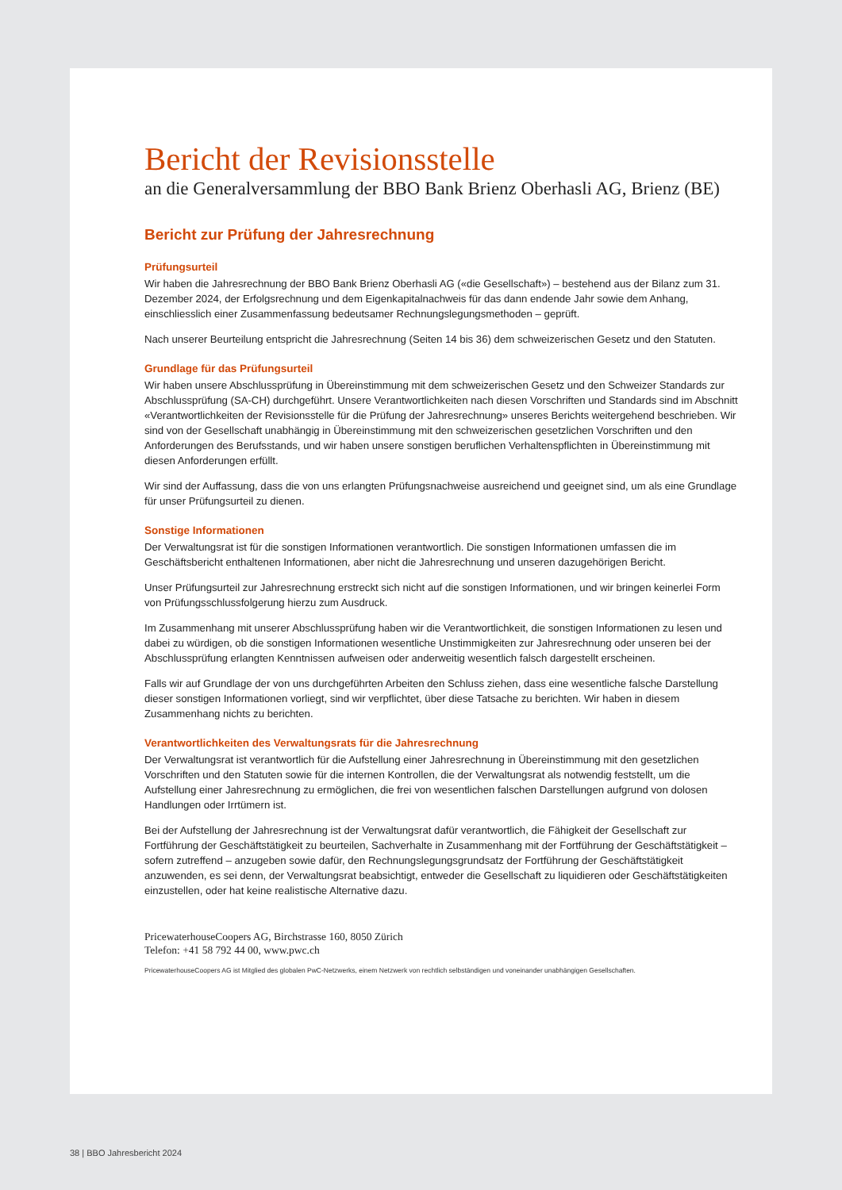Bericht der Revisionsstelle
an die Generalversammlung der BBO Bank Brienz Oberhasli AG, Brienz (BE)
Bericht zur Prüfung der Jahresrechnung
Prüfungsurteil
Wir haben die Jahresrechnung der BBO Bank Brienz Oberhasli AG («die Gesellschaft») – bestehend aus der Bilanz zum 31. Dezember 2024, der Erfolgsrechnung und dem Eigenkapitalnachweis für das dann endende Jahr sowie dem Anhang, einschliesslich einer Zusammenfassung bedeutsamer Rechnungslegungsmethoden – geprüft.
Nach unserer Beurteilung entspricht die Jahresrechnung (Seiten 14 bis 36) dem schweizerischen Gesetz und den Statuten.
Grundlage für das Prüfungsurteil
Wir haben unsere Abschlussprüfung in Übereinstimmung mit dem schweizerischen Gesetz und den Schweizer Standards zur Abschlussprüfung (SA-CH) durchgeführt. Unsere Verantwortlichkeiten nach diesen Vorschriften und Standards sind im Abschnitt «Verantwortlichkeiten der Revisionsstelle für die Prüfung der Jahresrechnung» unseres Berichts weitergehend beschrieben. Wir sind von der Gesellschaft unabhängig in Übereinstimmung mit den schweizerischen gesetzlichen Vorschriften und den Anforderungen des Berufsstands, und wir haben unsere sonstigen beruflichen Verhaltenspflichten in Übereinstimmung mit diesen Anforderungen erfüllt.
Wir sind der Auffassung, dass die von uns erlangten Prüfungsnachweise ausreichend und geeignet sind, um als eine Grundlage für unser Prüfungsurteil zu dienen.
Sonstige Informationen
Der Verwaltungsrat ist für die sonstigen Informationen verantwortlich. Die sonstigen Informationen umfassen die im Geschäftsbericht enthaltenen Informationen, aber nicht die Jahresrechnung und unseren dazugehörigen Bericht.
Unser Prüfungsurteil zur Jahresrechnung erstreckt sich nicht auf die sonstigen Informationen, und wir bringen keinerlei Form von Prüfungsschlussfolgerung hierzu zum Ausdruck.
Im Zusammenhang mit unserer Abschlussprüfung haben wir die Verantwortlichkeit, die sonstigen Informationen zu lesen und dabei zu würdigen, ob die sonstigen Informationen wesentliche Unstimmigkeiten zur Jahresrechnung oder unseren bei der Abschlussprüfung erlangten Kenntnissen aufweisen oder anderweitig wesentlich falsch dargestellt erscheinen.
Falls wir auf Grundlage der von uns durchgeführten Arbeiten den Schluss ziehen, dass eine wesentliche falsche Darstellung dieser sonstigen Informationen vorliegt, sind wir verpflichtet, über diese Tatsache zu berichten. Wir haben in diesem Zusammenhang nichts zu berichten.
Verantwortlichkeiten des Verwaltungsrats für die Jahresrechnung
Der Verwaltungsrat ist verantwortlich für die Aufstellung einer Jahresrechnung in Übereinstimmung mit den gesetzlichen Vorschriften und den Statuten sowie für die internen Kontrollen, die der Verwaltungsrat als notwendig feststellt, um die Aufstellung einer Jahresrechnung zu ermöglichen, die frei von wesentlichen falschen Darstellungen aufgrund von dolosen Handlungen oder Irrtümern ist.
Bei der Aufstellung der Jahresrechnung ist der Verwaltungsrat dafür verantwortlich, die Fähigkeit der Gesellschaft zur Fortführung der Geschäftstätigkeit zu beurteilen, Sachverhalte in Zusammenhang mit der Fortführung der Geschäftstätigkeit – sofern zutreffend – anzugeben sowie dafür, den Rechnungslegungsgrundsatz der Fortführung der Geschäftstätigkeit anzuwenden, es sei denn, der Verwaltungsrat beabsichtigt, entweder die Gesellschaft zu liquidieren oder Geschäftstätigkeiten einzustellen, oder hat keine realistische Alternative dazu.
PricewaterhouseCoopers AG, Birchstrasse 160, 8050 Zürich
Telefon: +41 58 792 44 00, www.pwc.ch
PricewaterhouseCoopers AG ist Mitglied des globalen PwC-Netzwerks, einem Netzwerk von rechtlich selbständigen und voneinander unabhängigen Gesellschaften.
38 | BBO Jahresbericht 2024